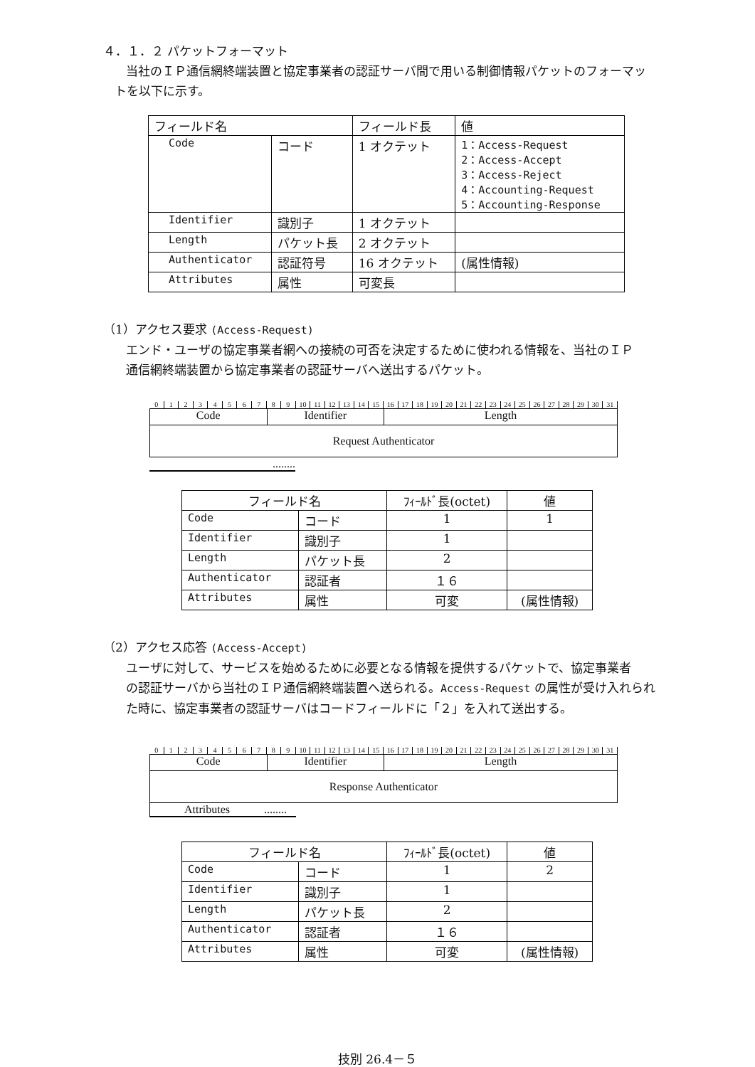４．１．２ パケットフォーマット
当社のＩＰ通信網終端装置と協定事業者の認証サーバ間で用いる制御情報パケットのフォーマッ
トを以下に示す。
| フィールド名 | | フィールド長 | 値 |
| Code | コード | 1 オクテット | 1：Access-Request 2：Access-Accept 3：Access-Reject 4：Accounting-Request 5：Accounting-Response |
| Identifier | 識別子 | 1 オクテット | |
| Length | パケット長 | 2 オクテット | |
| Authenticator | 認証符号 | 16 オクテット | (属性情報) |
| Attributes | 属性 | 可変長 | |
（1）アクセス要求 (Access-Request)
エンド・ユーザの協定事業者網への接続の可否を決定するために使われる情報を、当社のＩＰ
通信網終端装置から協定事業者の認証サーバへ送出するパケット。
0 1 2 3 4 5 6 7 8 9 10 11 12 13 14 15 16 17 18 19 20 21 22 23 24 25 26 27 28 29 30 31
Code Identifier Length
Request Authenticator
........
| フィールド名 | | ﾌｨｰﾙﾄﾞ長(octet) | 値 |
| Code | コード | 1 | 1 |
| Identifier | 識別子 | 1 | |
| Length | パケット長 | 2 | |
| Authenticator | 認証者 | １６ | |
| Attributes | 属性 | 可変 | (属性情報) |
（2）アクセス応答 (Access-Accept)
ユーザに対して、サービスを始めるために必要となる情報を提供するパケットで、協定事業者
の認証サーバから当社のＩＰ通信網終端装置へ送られる。Access-Request の属性が受け入れられ
た時に、協定事業者の認証サーバはコードフィールドに「２」を入れて送出する。
0 1 2 3 4 5 6 7 8 9 10 11 12 13 14 15 16 17 18 19 20 21 22 23 24 25 26 27 28 29 30 31
Code Identifier Length
Response Authenticator
Attributes ........
| フィールド名 | | ﾌｨｰﾙﾄﾞ長(octet) | 値 |
| Code | コード | 1 | 2 |
| Identifier | 識別子 | 1 | |
| Length | パケット長 | 2 | |
| Authenticator | 認証者 | １６ | |
| Attributes | 属性 | 可変 | (属性情報) |
技別 26.4－５